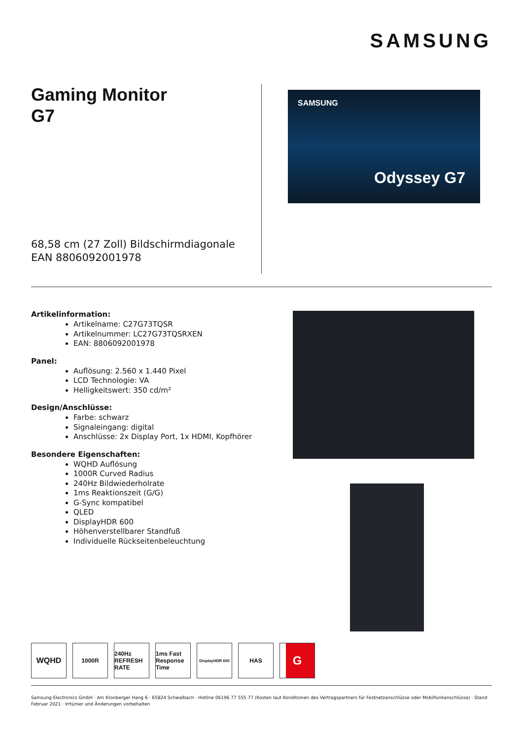SAMSUNG
Gaming Monitor
G7
68,58 cm (27 Zoll) Bildschirmdiagonale
EAN 8806092001978
SAMSUNG
Odyssey G7
Artikelinformation:
Artikelname: C27G73TQSR
Artikelnummer: LC27G73TQSRXEN
EAN: 8806092001978
Panel:
Auflösung: 2.560 x 1.440 Pixel
LCD Technologie: VA
Helligkeitswert: 350 cd/m²
Design/Anschlüsse:
Farbe: schwarz
Signaleingang: digital
Anschlüsse: 2x Display Port, 1x HDMI, Kopfhörer
Besondere Eigenschaften:
WQHD Auflösung
1000R Curved Radius
240Hz Bildwiederholrate
1ms Reaktionszeit (G/G)
G-Sync kompatibel
QLED
DisplayHDR 600
Höhenverstellbarer Standfuß
Individuelle Rückseitenbeleuchtung
WQHD
1000R 240Hz REFRESH RATE
1ms Fast Response Time
DisplayHDR 600
HAS
G
Samsung Electronics GmbH · Am Kronberger Hang 6 · 65824 Schwalbach · Hotline 06196 77 555 77 (Kosten laut Konditionen des Vertragspartners für Festnetzanschlüsse oder Mobilfunkanschlüsse) · Stand Februar 2021 · Irrtümer und Änderungen vorbehalten